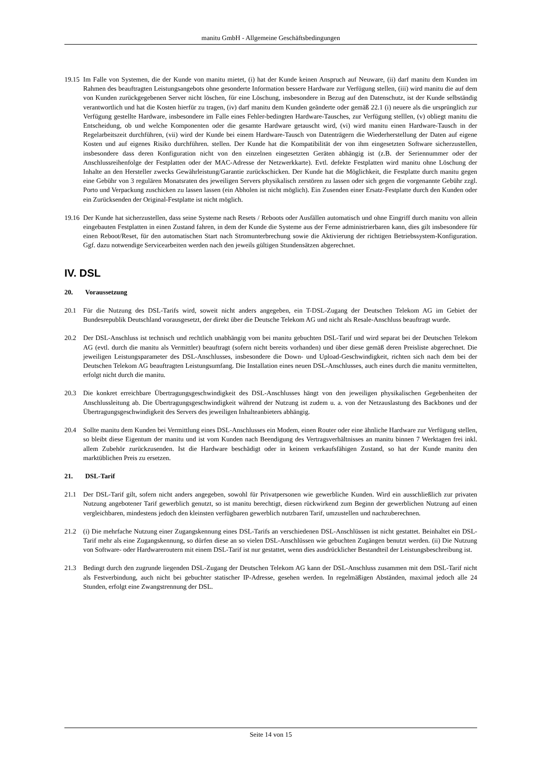manitu GmbH - Allgemeine Geschäftsbedingungen
19.15 Im Falle von Systemen, die der Kunde von manitu mietet, (i) hat der Kunde keinen Anspruch auf Neuware, (ii) darf manitu dem Kunden im Rahmen des beauftragten Leistungsangebots ohne gesonderte Information bessere Hardware zur Verfügung stellen, (iii) wird manitu die auf dem von Kunden zurückgegebenen Server nicht löschen, für eine Löschung, insbesondere in Bezug auf den Datenschutz, ist der Kunde selbständig verantwortlich und hat die Kosten hierfür zu tragen, (iv) darf manitu dem Kunden geänderte oder gemäß 22.1 (i) neuere als die ursprünglich zur Verfügung gestellte Hardware, insbesondere im Falle eines Fehler-bedingten Hardware-Tausches, zur Verfügung stelllen, (v) obliegt manitu die Entscheidung, ob und welche Komponenten oder die gesamte Hardware getauscht wird, (vi) wird manitu einen Hardware-Tausch in der Regelarbeitszeit durchführen, (vii) wird der Kunde bei einem Hardware-Tausch von Datenträgern die Wiederherstellung der Daten auf eigene Kosten und auf eigenes Risiko durchführen. stellen. Der Kunde hat die Kompatibilität der von ihm eingesetzten Software sicherzustellen, insbesondere dass deren Konfiguration nicht von den einzelnen eingesetzten Geräten abhängig ist (z.B. der Seriennummer oder der Anschlussreihenfolge der Festplatten oder der MAC-Adresse der Netzwerkkarte). Evtl. defekte Festplatten wird manitu ohne Löschung der Inhalte an den Hersteller zwecks Gewährleistung/Garantie zurückschicken. Der Kunde hat die Möglichkeit, die Festplatte durch manitu gegen eine Gebühr von 3 regulären Monatsraten des jeweiligen Servers physikalisch zerstören zu lassen oder sich gegen die vorgenannte Gebühr zzgl. Porto und Verpackung zuschicken zu lassen lassen (ein Abholen ist nicht möglich). Ein Zusenden einer Ersatz-Festplatte durch den Kunden oder ein Zurücksenden der Original-Festplatte ist nicht möglich.
19.16 Der Kunde hat sicherzustellen, dass seine Systeme nach Resets / Reboots oder Ausfällen automatisch und ohne Eingriff durch manitu von allein eingebauten Festplatten in einen Zustand fahren, in dem der Kunde die Systeme aus der Ferne administrierbaren kann, dies gilt insbesondere für einen Reboot/Reset, für den automatischen Start nach Stromunterbrechung sowie die Aktivierung der richtigen Betriebssystem-Konfiguration. Ggf. dazu notwendige Servicearbeiten werden nach den jeweils gültigen Stundensätzen abgerechnet.
IV. DSL
20. Voraussetzung
20.1 Für die Nutzung des DSL-Tarifs wird, soweit nicht anders angegeben, ein T-DSL-Zugang der Deutschen Telekom AG im Gebiet der Bundesrepublik Deutschland vorausgesetzt, der direkt über die Deutsche Telekom AG und nicht als Resale-Anschluss beauftragt wurde.
20.2 Der DSL-Anschluss ist technisch und rechtlich unabhängig vom bei manitu gebuchten DSL-Tarif und wird separat bei der Deutschen Telekom AG (evtl. durch die manitu als Vermittler) beauftragt (sofern nicht bereits vorhanden) und über diese gemäß deren Preisliste abgerechnet. Die jeweiligen Leistungsparameter des DSL-Anschlusses, insbesondere die Down- und Upload-Geschwindigkeit, richten sich nach dem bei der Deutschen Telekom AG beauftragten Leistungsumfang. Die Installation eines neuen DSL-Anschlusses, auch eines durch die manitu vermittelten, erfolgt nicht durch die manitu.
20.3 Die konkret erreichbare Übertragungsgeschwindigkeit des DSL-Anschlusses hängt von den jeweiligen physikalischen Gegebenheiten der Anschlussleitung ab. Die Übertragungsgeschwindigkeit während der Nutzung ist zudem u. a. von der Netzauslastung des Backbones und der Übertragungsgeschwindigkeit des Servers des jeweiligen Inhalteanbieters abhängig.
20.4 Sollte manitu dem Kunden bei Vermittlung eines DSL-Anschlusses ein Modem, einen Router oder eine ähnliche Hardware zur Verfügung stellen, so bleibt diese Eigentum der manitu und ist vom Kunden nach Beendigung des Vertragsverhältnisses an manitu binnen 7 Werktagen frei inkl. allem Zubehör zurückzusenden. Ist die Hardware beschädigt oder in keinem verkaufsfähigen Zustand, so hat der Kunde manitu den marktüblichen Preis zu ersetzen.
21. DSL-Tarif
21.1 Der DSL-Tarif gilt, sofern nicht anders angegeben, sowohl für Privatpersonen wie gewerbliche Kunden. Wird ein ausschließlich zur privaten Nutzung angebotener Tarif gewerblich genutzt, so ist manitu berechtigt, diesen rückwirkend zum Beginn der gewerblichen Nutzung auf einen vergleichbaren, mindestens jedoch den kleinsten verfügbaren gewerblich nutzbaren Tarif, umzustellen und nachzuberechnen.
21.2 (i) Die mehrfache Nutzung einer Zugangskennung eines DSL-Tarifs an verschiedenen DSL-Anschlüssen ist nicht gestattet. Beinhaltet ein DSL-Tarif mehr als eine Zugangskennung, so dürfen diese an so vielen DSL-Anschlüssen wie gebuchten Zugängen benutzt werden. (ii) Die Nutzung von Software- oder Hardwareroutern mit einem DSL-Tarif ist nur gestattet, wenn dies ausdrücklicher Bestandteil der Leistungsbeschreibung ist.
21.3 Bedingt durch den zugrunde liegenden DSL-Zugang der Deutschen Telekom AG kann der DSL-Anschluss zusammen mit dem DSL-Tarif nicht als Festverbindung, auch nicht bei gebuchter statischer IP-Adresse, gesehen werden. In regelmäßigen Abständen, maximal jedoch alle 24 Stunden, erfolgt eine Zwangstrennung der DSL.
Seite 14 von 15